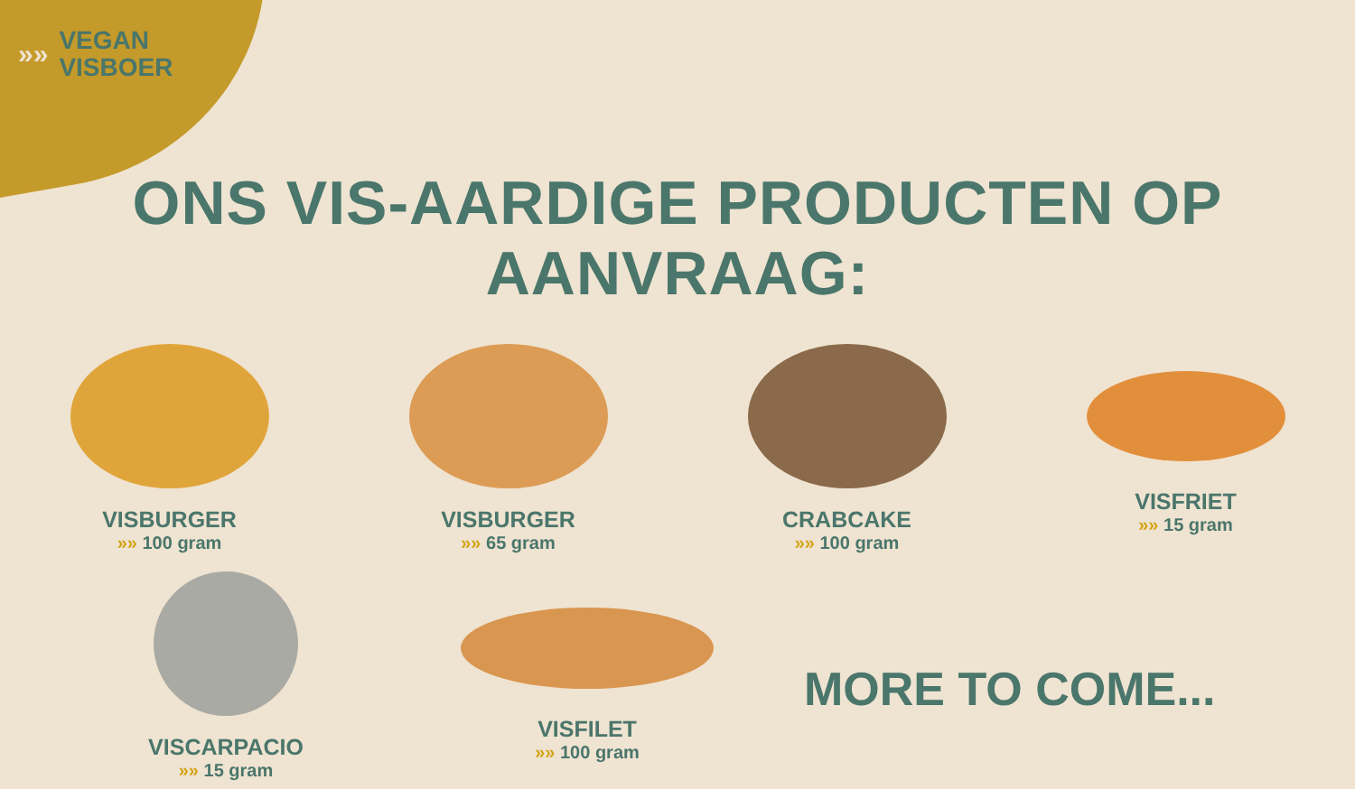»»
VEGAN
VISBOER
ONS VIS-AARDIGE PRODUCTEN OP AANVRAAG:
VISBURGER
»» 100 gram
VISBURGER
»» 65 gram
CRABCAKE
»» 100 gram
VISFRIET
»» 15 gram
VISCARPACIO
»» 15 gram
VISFILET
»» 100 gram
MORE TO COME...